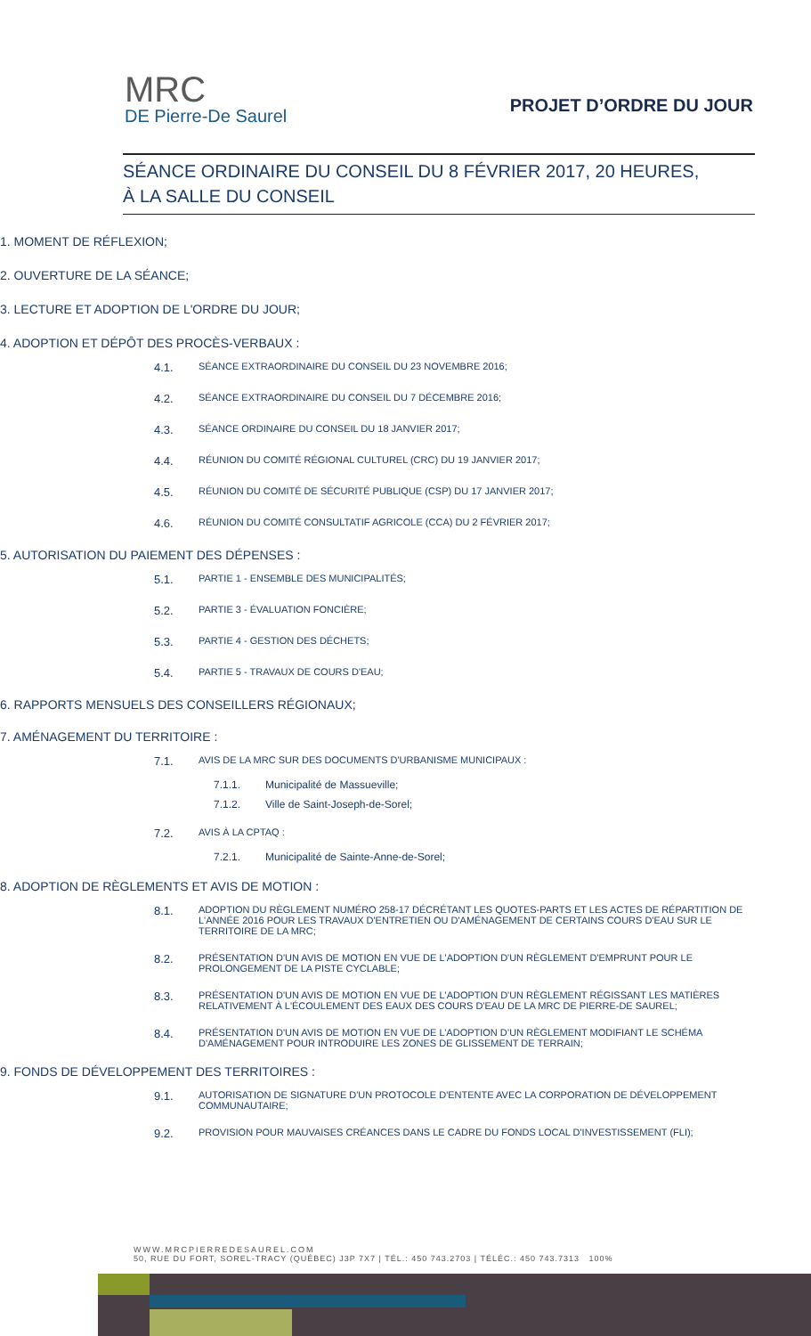MRC
DE Pierre-De Saurel
PROJET D’ORDRE DU JOUR
SÉANCE ORDINAIRE DU CONSEIL DU 8 FÉVRIER 2017, 20 HEURES,
À LA SALLE DU CONSEIL
1. MOMENT DE RÉFLEXION;
2. OUVERTURE DE LA SÉANCE;
3. LECTURE ET ADOPTION DE L'ORDRE DU JOUR;
4. ADOPTION ET DÉPÔT DES PROCÈS-VERBAUX :
4.1. SÉANCE EXTRAORDINAIRE DU CONSEIL DU 23 NOVEMBRE 2016;
4.2. SÉANCE EXTRAORDINAIRE DU CONSEIL DU 7 DÉCEMBRE 2016;
4.3. SÉANCE ORDINAIRE DU CONSEIL DU 18 JANVIER 2017;
4.4. RÉUNION DU COMITÉ RÉGIONAL CULTUREL (CRC) DU 19 JANVIER 2017;
4.5. RÉUNION DU COMITÉ DE SÉCURITÉ PUBLIQUE (CSP) DU 17 JANVIER 2017;
4.6. RÉUNION DU COMITÉ CONSULTATIF AGRICOLE (CCA) DU 2 FÉVRIER 2017;
5. AUTORISATION DU PAIEMENT DES DÉPENSES :
5.1. PARTIE 1 - ENSEMBLE DES MUNICIPALITÉS;
5.2. PARTIE 3 - ÉVALUATION FONCIÈRE;
5.3. PARTIE 4 - GESTION DES DÉCHETS;
5.4. PARTIE 5 - TRAVAUX DE COURS D'EAU;
6. RAPPORTS MENSUELS DES CONSEILLERS RÉGIONAUX;
7. AMÉNAGEMENT DU TERRITOIRE :
7.1. AVIS DE LA MRC SUR DES DOCUMENTS D'URBANISME MUNICIPAUX :
7.1.1. Municipalité de Massueville;
7.1.2. Ville de Saint-Joseph-de-Sorel;
7.2. AVIS À LA CPTAQ :
7.2.1. Municipalité de Sainte-Anne-de-Sorel;
8. ADOPTION DE RÈGLEMENTS ET AVIS DE MOTION :
8.1. ADOPTION DU RÈGLEMENT NUMÉRO 258-17 DÉCRÉTANT LES QUOTES-PARTS ET LES ACTES DE RÉPARTITION DE L'ANNÉE 2016 POUR LES TRAVAUX D'ENTRETIEN OU D'AMÉNAGEMENT DE CERTAINS COURS D'EAU SUR LE TERRITOIRE DE LA MRC;
8.2. PRÉSENTATION D'UN AVIS DE MOTION EN VUE DE L'ADOPTION D'UN RÈGLEMENT D'EMPRUNT POUR LE PROLONGEMENT DE LA PISTE CYCLABLE;
8.3. PRÉSENTATION D'UN AVIS DE MOTION EN VUE DE L'ADOPTION D'UN RÈGLEMENT RÉGISSANT LES MATIÈRES RELATIVEMENT À L'ÉCOULEMENT DES EAUX DES COURS D'EAU DE LA MRC DE PIERRE-DE SAUREL;
8.4. PRÉSENTATION D'UN AVIS DE MOTION EN VUE DE L’ADOPTION D’UN RÈGLEMENT MODIFIANT LE SCHÉMA D'AMÉNAGEMENT POUR INTRODUIRE LES ZONES DE GLISSEMENT DE TERRAIN;
9. FONDS DE DÉVELOPPEMENT DES TERRITOIRES :
9.1. AUTORISATION DE SIGNATURE D'UN PROTOCOLE D'ENTENTE AVEC LA CORPORATION DE DÉVELOPPEMENT COMMUNAUTAIRE;
9.2. PROVISION POUR MAUVAISES CRÉANCES DANS LE CADRE DU FONDS LOCAL D'INVESTISSEMENT (FLI);
WWW.MRCPIERREDESAUREL.COM
50, RUE DU FORT, SOREL-TRACY (QUÉBEC) J3P 7X7 | TÉL.: 450 743.2703 | TÉLÉC.: 450 743.7313 100%